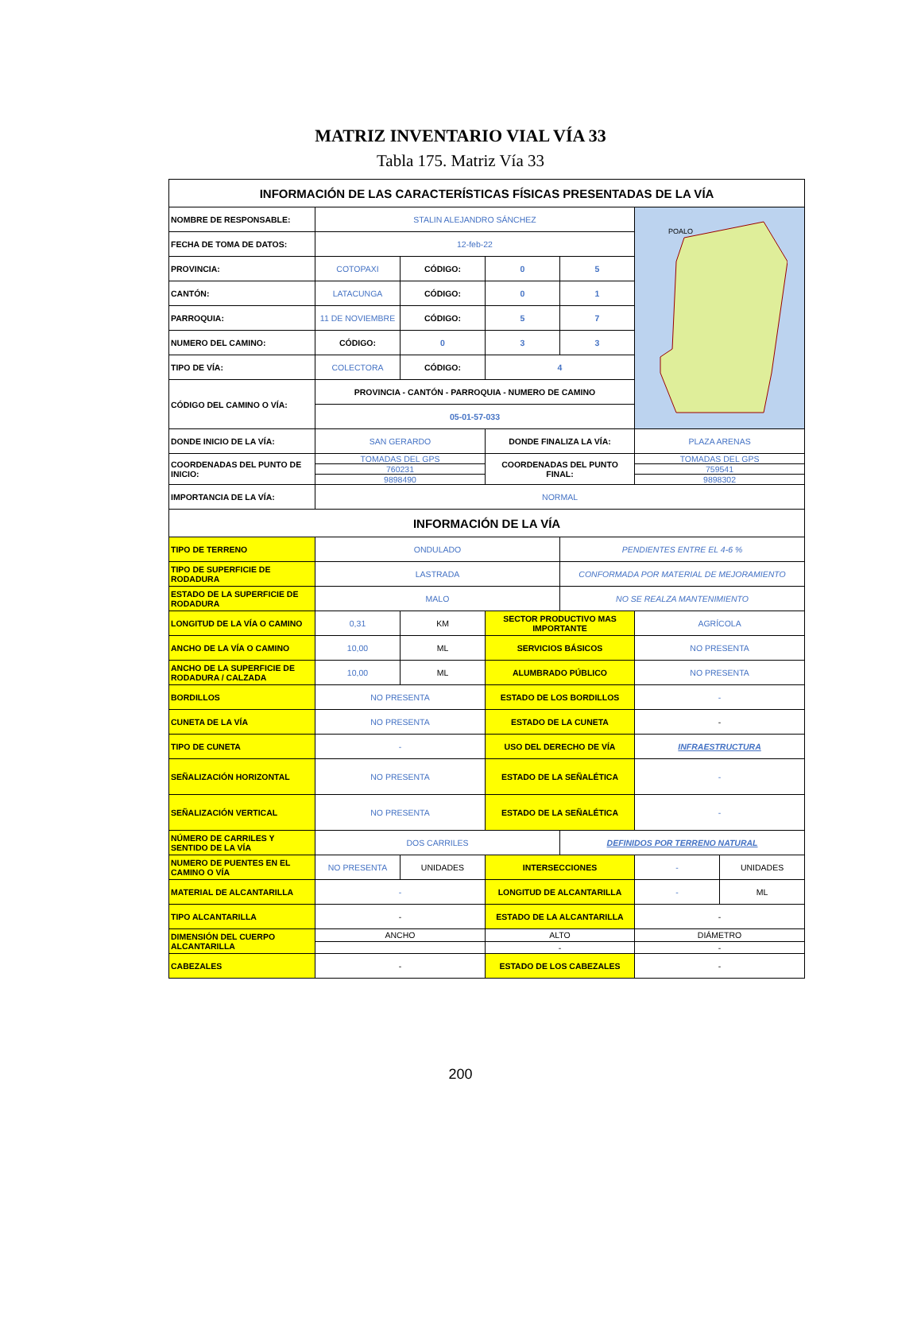MATRIZ INVENTARIO VIAL VÍA 33
Tabla 175. Matriz Vía 33
| INFORMACIÓN DE LAS CARACTERÍSTICAS FÍSICAS PRESENTADAS DE LA VÍA | | | | | | |
| NOMBRE DE RESPONSABLE: | STALIN ALEJANDRO SÁNCHEZ | | | | POALO | |
| FECHA DE TOMA DE DATOS: | 12-feb-22 | | | | | |
| PROVINCIA: | COTOPAXI | CÓDIGO: | 0 | 5 | | |
| CANTÓN: | LATACUNGA | CÓDIGO: | 0 | 1 | | |
| PARROQUIA: | 11 DE NOVIEMBRE | CÓDIGO: | 5 | 7 | | |
| NUMERO DEL CAMINO: | CÓDIGO: | 0 | 3 | 3 | | |
| TIPO DE VÍA: | COLECTORA | CÓDIGO: | 4 | | | |
| CÓDIGO DEL CAMINO O VÍA: | PROVINCIA - CANTÓN - PARROQUIA - NUMERO DE CAMINO | | | | | |
| | 05-01-57-033 | | | | | |
| DONDE INICIO DE LA VÍA: | SAN GERARDO | | DONDE FINALIZA LA VÍA: | | PLAZA ARENAS | |
| COORDENADAS DEL PUNTO DE INICIO: | TOMADAS DEL GPS | | COORDENADAS DEL PUNTO FINAL: | | TOMADAS DEL GPS | |
| | 760231 | | | | 759541 | |
| | 9898490 | | | | 9898302 | |
| IMPORTANCIA DE LA VÍA: | NORMAL | | | | | |
| INFORMACIÓN DE LA VÍA | | | | | | |
| TIPO DE TERRENO | ONDULADO | | | PENDIENTES ENTRE EL 4-6 % | | |
| TIPO DE SUPERFICIE DE RODADURA | LASTRADA | | | CONFORMADA POR MATERIAL DE MEJORAMIENTO | | |
| ESTADO DE LA SUPERFICIE DE RODADURA | MALO | | | NO SE REALZA MANTENIMIENTO | | |
| LONGITUD DE LA VÍA O CAMINO | 0,31 | KM | SECTOR PRODUCTIVO MAS IMPORTANTE | | AGRÍCOLA | |
| ANCHO DE LA VÍA O CAMINO | 10,00 | ML | SERVICIOS BÁSICOS | | NO PRESENTA | |
| ANCHO DE LA SUPERFICIE DE RODADURA / CALZADA | 10,00 | ML | ALUMBRADO PÚBLICO | | NO PRESENTA | |
| BORDILLOS | NO PRESENTA | | ESTADO DE LOS BORDILLOS | | - | |
| CUNETA DE LA VÍA | NO PRESENTA | | ESTADO DE LA CUNETA | | - | |
| TIPO DE CUNETA | - | | USO DEL DERECHO DE VÍA | | INFRAESTRUCTURA | |
| SEÑALIZACIÓN HORIZONTAL | NO PRESENTA | | ESTADO DE LA SEÑALÉTICA | | - | |
| SEÑALIZACIÓN VERTICAL | NO PRESENTA | | ESTADO DE LA SEÑALÉTICA | | - | |
| NÚMERO DE CARRILES Y SENTIDO DE LA VÍA | DOS CARRILES | | | DEFINIDOS POR TERRENO NATURAL | | |
| NUMERO DE PUENTES EN EL CAMINO O VÍA | NO PRESENTA | UNIDADES | INTERSECCIONES | | - | UNIDADES |
| MATERIAL DE ALCANTARILLA | - | | LONGITUD DE ALCANTARILLA | | - | ML |
| TIPO ALCANTARILLA | - | | ESTADO DE LA ALCANTARILLA | | - | |
| DIMENSIÓN DEL CUERPO ALCANTARILLA | ANCHO | | ALTO | | DIÁMETRO | |
| | | | - | | - | |
| CABEZALES | - | | ESTADO DE LOS CABEZALES | | - | |
200